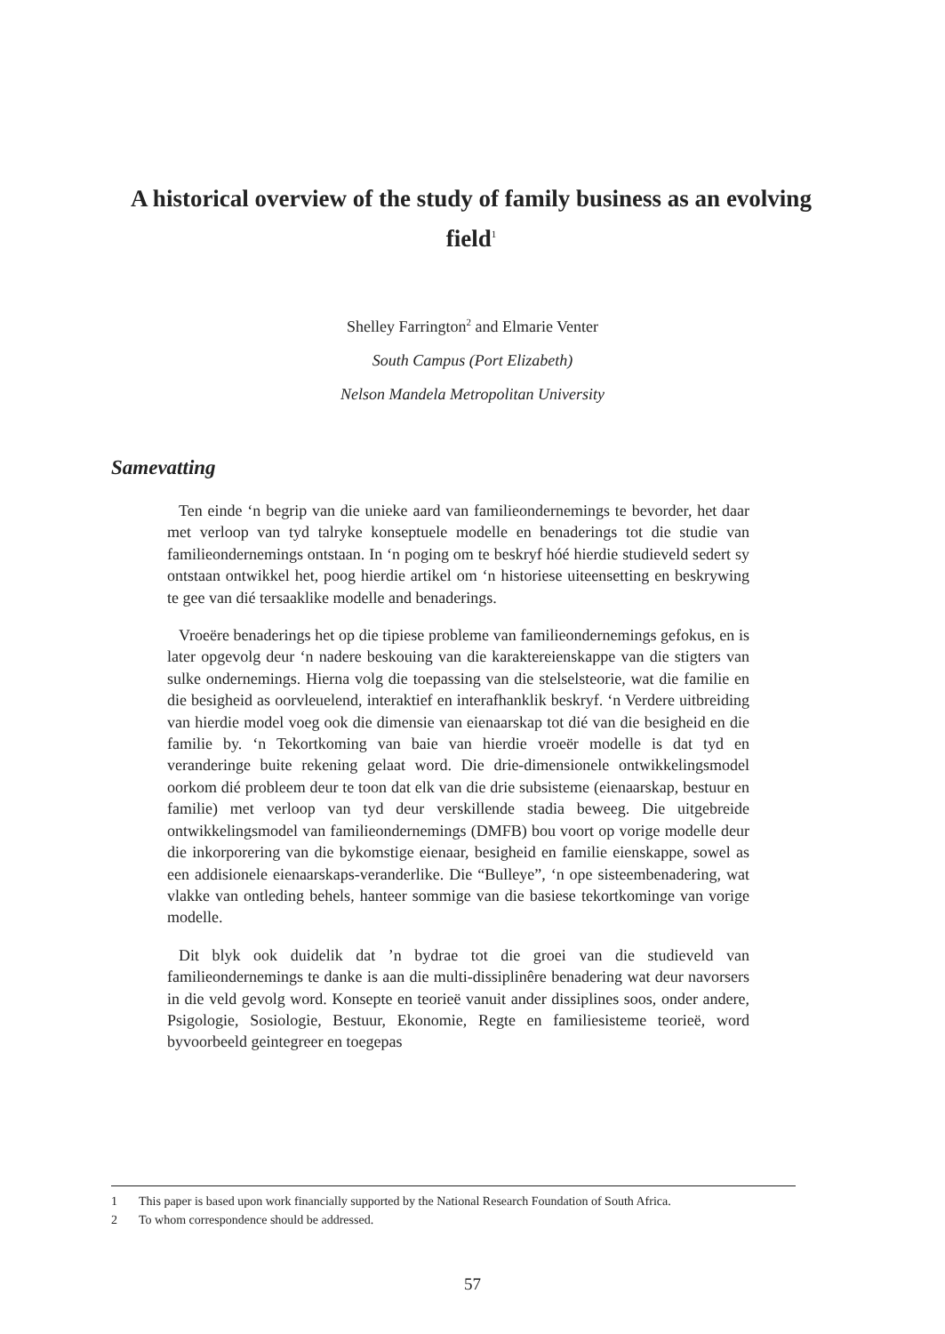A historical overview of the study of family business as an evolving field<sup>1</sup>
Shelley Farrington<sup>2</sup> and Elmarie Venter
South Campus (Port Elizabeth)
Nelson Mandela Metropolitan University
Samevatting
Ten einde ‘n begrip van die unieke aard van familieondernemings te bevorder, het daar met verloop van tyd talryke konseptuele modelle en benaderings tot die studie van familieondernemings ontstaan. In ‘n poging om te beskryf hóé hierdie studieveld sedert sy ontstaan ontwikkel het, poog hierdie artikel om ‘n historiese uiteensetting en beskrywing te gee van dié tersaaklike modelle and benaderings.
Vroeëre benaderings het op die tipiese probleme van familieondernemings gefokus, en is later opgevolg deur ‘n nadere beskouing van die karaktereienskappe van die stigters van sulke ondernemings. Hierna volg die toepassing van die stelselsteorie, wat die familie en die besigheid as oorvleuelend, interaktief en interafhanklik beskryf. ‘n Verdere uitbreiding van hierdie model voeg ook die dimensie van eienaarskap tot dié van die besigheid en die familie by. ‘n Tekortkoming van baie van hierdie vroeër modelle is dat tyd en veranderinge buite rekening gelaat word. Die drie-dimensionele ontwikkelingsmodel oorkom dié probleem deur te toon dat elk van die drie subsisteme (eienaarskap, bestuur en familie) met verloop van tyd deur verskillende stadia beweeg. Die uitgebreide ontwikkelingsmodel van familieondernemings (DMFB) bou voort op vorige modelle deur die inkorporering van die bykomstige eienaar, besigheid en familie eienskappe, sowel as een addisionele eienaarskaps-veranderlike. Die “Bulleye”, ‘n ope sisteembenadering, wat vlakke van ontleding behels, hanteer sommige van die basiese tekortkominge van vorige modelle.
Dit blyk ook duidelik dat ’n bydrae tot die groei van die studieveld van familieondernemings te danke is aan die multi-dissiplinêre benadering wat deur navorsers in die veld gevolg word. Konsepte en teorieë vanuit ander dissiplines soos, onder andere, Psigologie, Sosiologie, Bestuur, Ekonomie, Regte en familiesisteme teorieë, word byvoorbeeld geintegreer en toegepas
1 This paper is based upon work financially supported by the National Research Foundation of South Africa.
2 To whom correspondence should be addressed.
57